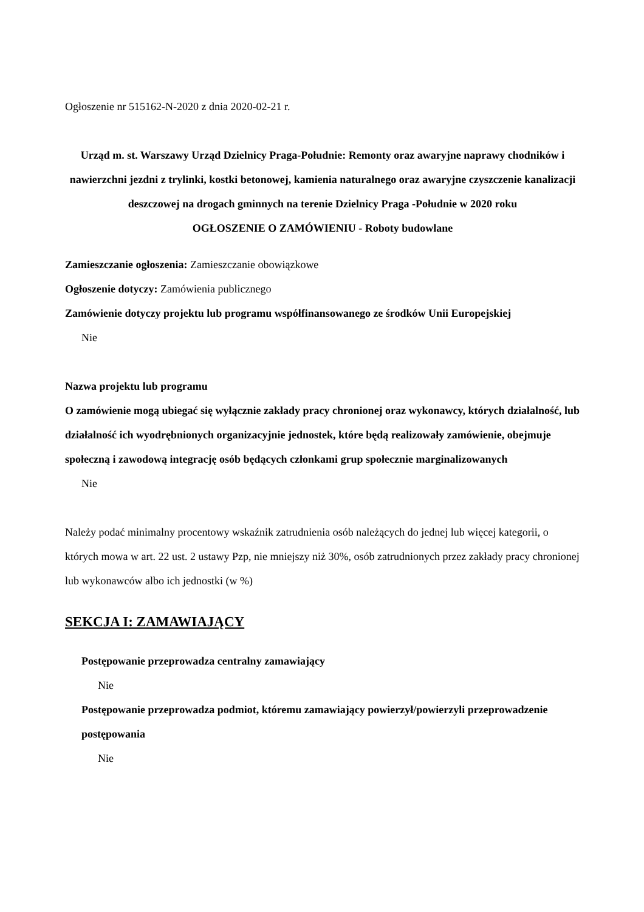Ogłoszenie nr 515162-N-2020 z dnia 2020-02-21 r.
Urząd m. st. Warszawy Urząd Dzielnicy Praga-Południe: Remonty oraz awaryjne naprawy chodników i nawierzchni jezdni z trylinki, kostki betonowej, kamienia naturalnego oraz awaryjne czyszczenie kanalizacji deszczowej na drogach gminnych na terenie Dzielnicy Praga -Południe w 2020 roku
OGŁOSZENIE O ZAMÓWIENIU - Roboty budowlane
Zamieszczanie ogłoszenia: Zamieszczanie obowiązkowe
Ogłoszenie dotyczy: Zamówienia publicznego
Zamówienie dotyczy projektu lub programu współfinansowanego ze środków Unii Europejskiej
Nie
Nazwa projektu lub programu
O zamówienie mogą ubiegać się wyłącznie zakłady pracy chronionej oraz wykonawcy, których działalność, lub działalność ich wyodrębnionych organizacyjnie jednostek, które będą realizowały zamówienie, obejmuje społeczną i zawodową integrację osób będących członkami grup społecznie marginalizowanych
Nie
Należy podać minimalny procentowy wskaźnik zatrudnienia osób należących do jednej lub więcej kategorii, o których mowa w art. 22 ust. 2 ustawy Pzp, nie mniejszy niż 30%, osób zatrudnionych przez zakłady pracy chronionej lub wykonawców albo ich jednostki (w %)
SEKCJA I: ZAMAWIAJĄCY
Postępowanie przeprowadza centralny zamawiający
Nie
Postępowanie przeprowadza podmiot, któremu zamawiający powierzył/powierzyli przeprowadzenie postępowania
Nie